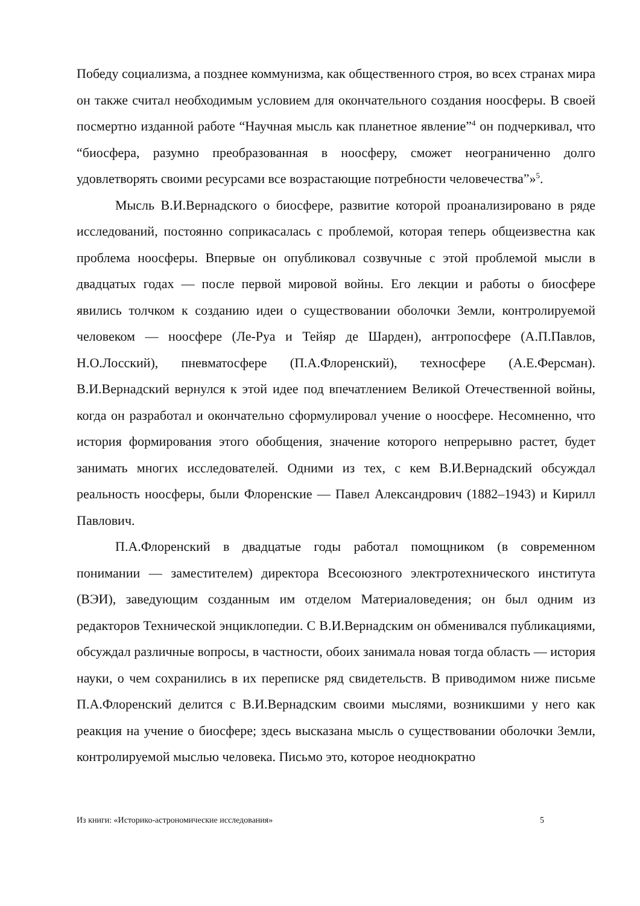Победу социализма, а позднее коммунизма, как общественного строя, во всех странах мира он также считал необходимым условием для окончательного создания ноосферы. В своей посмертно изданной работе “Научная мысль как планетное явление”<sup>4</sup> он подчеркивал, что “биосфера, разумно преобразованная в ноосферу, сможет неограниченно долго удовлетворять своими ресурсами все возрастающие потребности человечества”»<sup>5</sup>.
Мысль В.И.Вернадского о биосфере, развитие которой проанализировано в ряде исследований, постоянно соприкасалась с проблемой, которая теперь общеизвестна как проблема ноосферы. Впервые он опубликовал созвучные с этой проблемой мысли в двадцатых годах — после первой мировой войны. Его лекции и работы о биосфере явились толчком к созданию идеи о существовании оболочки Земли, контролируемой человеком — ноосфере (Ле-Руа и Тейяр де Шарден), антропосфере (А.П.Павлов, Н.О.Лосский), пневматосфере (П.А.Флоренский), техносфере (А.Е.Ферсман). В.И.Вернадский вернулся к этой идее под впечатлением Великой Отечественной войны, когда он разработал и окончательно сформулировал учение о ноосфере. Несомненно, что история формирования этого обобщения, значение которого непрерывно растет, будет занимать многих исследователей. Одними из тех, с кем В.И.Вернадский обсуждал реальность ноосферы, были Флоренские — Павел Александрович (1882–1943) и Кирилл Павлович.
П.А.Флоренский в двадцатые годы работал помощником (в современном понимании — заместителем) директора Всесоюзного электротехнического института (ВЭИ), заведующим созданным им отделом Материаловедения; он был одним из редакторов Технической энциклопедии. С В.И.Вернадским он обменивался публикациями, обсуждал различные вопросы, в частности, обоих занимала новая тогда область — история науки, о чем сохранились в их переписке ряд свидетельств. В приводимом ниже письме П.А.Флоренский делится с В.И.Вернадским своими мыслями, возникшими у него как реакция на учение о биосфере; здесь высказана мысль о существовании оболочки Земли, контролируемой мыслью человека. Письмо это, которое неоднократно
Из книги: «Историко-астрономические исследования» 5